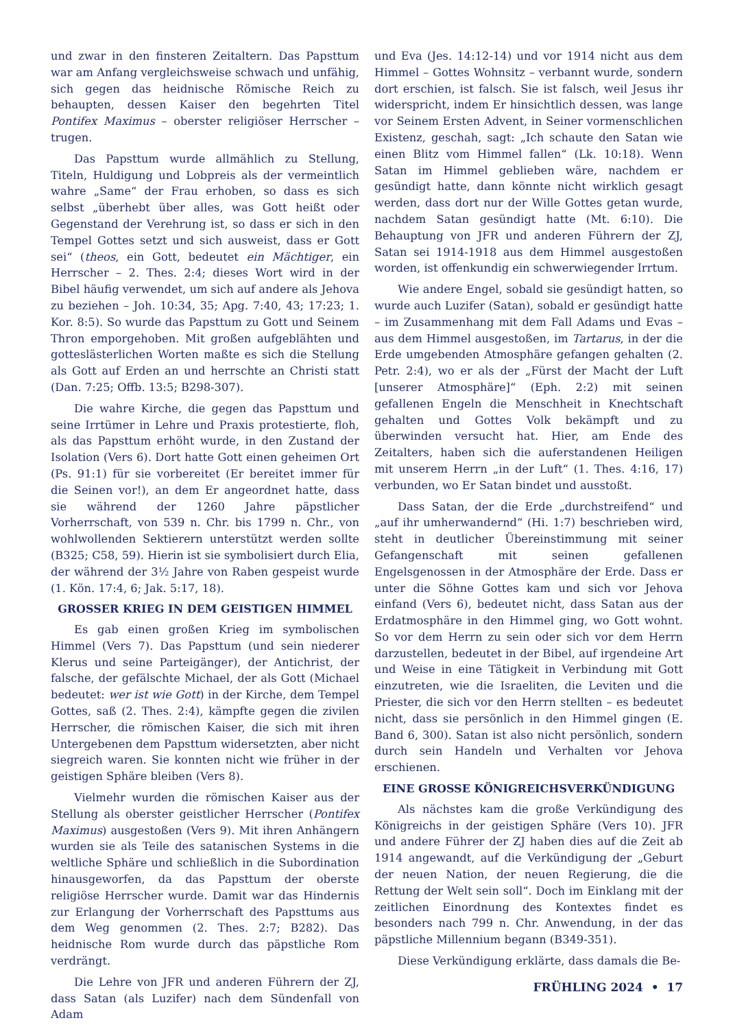und zwar in den finsteren Zeitaltern. Das Papsttum war am Anfang vergleichsweise schwach und unfähig, sich gegen das heidnische Römische Reich zu behaupten, dessen Kaiser den begehrten Titel Pontifex Maximus – oberster religiöser Herrscher – trugen.
Das Papsttum wurde allmählich zu Stellung, Titeln, Huldigung und Lobpreis als der vermeintlich wahre „Same“ der Frau erhoben, so dass es sich selbst „überhebt über alles, was Gott heißt oder Gegenstand der Verehrung ist, so dass er sich in den Tempel Gottes setzt und sich ausweist, dass er Gott sei“ (theos, ein Gott, bedeutet ein Mächtiger, ein Herrscher – 2. Thes. 2:4; dieses Wort wird in der Bibel häufig verwendet, um sich auf andere als Jehova zu beziehen – Joh. 10:34, 35; Apg. 7:40, 43; 17:23; 1. Kor. 8:5). So wurde das Papsttum zu Gott und Seinem Thron emporgehoben. Mit großen aufgeblähten und gotteslästerlichen Worten maßte es sich die Stellung als Gott auf Erden an und herrschte an Christi statt (Dan. 7:25; Offb. 13:5; B298-307).
Die wahre Kirche, die gegen das Papsttum und seine Irrtümer in Lehre und Praxis protestierte, floh, als das Papsttum erhöht wurde, in den Zustand der Isolation (Vers 6). Dort hatte Gott einen geheimen Ort (Ps. 91:1) für sie vorbereitet (Er bereitet immer für die Seinen vor!), an dem Er angeordnet hatte, dass sie während der 1260 Jahre päpstlicher Vorherrschaft, von 539 n. Chr. bis 1799 n. Chr., von wohlwollenden Sektierern unterstützt werden sollte (B325; C58, 59). Hierin ist sie symbolisiert durch Elia, der während der 3½ Jahre von Raben gespeist wurde (1. Kön. 17:4, 6; Jak. 5:17, 18).
GROSSER KRIEG IN DEM GEISTIGEN HIMMEL
Es gab einen großen Krieg im symbolischen Himmel (Vers 7). Das Papsttum (und sein niederer Klerus und seine Parteigänger), der Antichrist, der falsche, der gefälschte Michael, der als Gott (Michael bedeutet: wer ist wie Gott) in der Kirche, dem Tempel Gottes, saß (2. Thes. 2:4), kämpfte gegen die zivilen Herrscher, die römischen Kaiser, die sich mit ihren Untergebenen dem Papsttum widersetzten, aber nicht siegreich waren. Sie konnten nicht wie früher in der geistigen Sphäre bleiben (Vers 8).
Vielmehr wurden die römischen Kaiser aus der Stellung als oberster geistlicher Herrscher (Pontifex Maximus) ausgestoßen (Vers 9). Mit ihren Anhängern wurden sie als Teile des satanischen Systems in die weltliche Sphäre und schließlich in die Subordination hinausgeworfen, da das Papsttum der oberste religiöse Herrscher wurde. Damit war das Hindernis zur Erlangung der Vorherrschaft des Papsttums aus dem Weg genommen (2. Thes. 2:7; B282). Das heidnische Rom wurde durch das päpstliche Rom verdrängt.
Die Lehre von JFR und anderen Führern der ZJ, dass Satan (als Luzifer) nach dem Sündenfall von Adam
und Eva (Jes. 14:12-14) und vor 1914 nicht aus dem Himmel – Gottes Wohnsitz – verbannt wurde, sondern dort erschien, ist falsch. Sie ist falsch, weil Jesus ihr widerspricht, indem Er hinsichtlich dessen, was lange vor Seinem Ersten Advent, in Seiner vormenschlichen Existenz, geschah, sagt: „Ich schaute den Satan wie einen Blitz vom Himmel fallen“ (Lk. 10:18). Wenn Satan im Himmel geblieben wäre, nachdem er gesündigt hatte, dann könnte nicht wirklich gesagt werden, dass dort nur der Wille Gottes getan wurde, nachdem Satan gesündigt hatte (Mt. 6:10). Die Behauptung von JFR und anderen Führern der ZJ, Satan sei 1914-1918 aus dem Himmel ausgestoßen worden, ist offenkundig ein schwerwiegender Irrtum.
Wie andere Engel, sobald sie gesündigt hatten, so wurde auch Luzifer (Satan), sobald er gesündigt hatte – im Zusammenhang mit dem Fall Adams und Evas – aus dem Himmel ausgestoßen, im Tartarus, in der die Erde umgebenden Atmosphäre gefangen gehalten (2. Petr. 2:4), wo er als der „Fürst der Macht der Luft [unserer Atmosphäre]“ (Eph. 2:2) mit seinen gefallenen Engeln die Menschheit in Knechtschaft gehalten und Gottes Volk bekämpft und zu überwinden versucht hat. Hier, am Ende des Zeitalters, haben sich die auferstandenen Heiligen mit unserem Herrn „in der Luft“ (1. Thes. 4:16, 17) verbunden, wo Er Satan bindet und ausstoßt.
Dass Satan, der die Erde „durchstreifend“ und „auf ihr umherwandernd“ (Hi. 1:7) beschrieben wird, steht in deutlicher Übereinstimmung mit seiner Gefangenschaft mit seinen gefallenen Engelsgenossen in der Atmosphäre der Erde. Dass er unter die Söhne Gottes kam und sich vor Jehova einfand (Vers 6), bedeutet nicht, dass Satan aus der Erdatmosphäre in den Himmel ging, wo Gott wohnt. So vor dem Herrn zu sein oder sich vor dem Herrn darzustellen, bedeutet in der Bibel, auf irgendeine Art und Weise in eine Tätigkeit in Verbindung mit Gott einzutreten, wie die Israeliten, die Leviten und die Priester, die sich vor den Herrn stellten – es bedeutet nicht, dass sie persönlich in den Himmel gingen (E. Band 6, 300). Satan ist also nicht persönlich, sondern durch sein Handeln und Verhalten vor Jehova erschienen.
EINE GROSSE KÖNIGREICHSVERKÜNDIGUNG
Als nächstes kam die große Verkündigung des Königreichs in der geistigen Sphäre (Vers 10). JFR und andere Führer der ZJ haben dies auf die Zeit ab 1914 angewandt, auf die Verkündigung der „Geburt der neuen Nation, der neuen Regierung, die die Rettung der Welt sein soll“. Doch im Einklang mit der zeitlichen Einordnung des Kontextes findet es besonders nach 799 n. Chr. Anwendung, in der das päpstliche Millennium begann (B349-351).
Diese Verkündigung erklärte, dass damals die Be-
FRÜHLING 2024 • 17